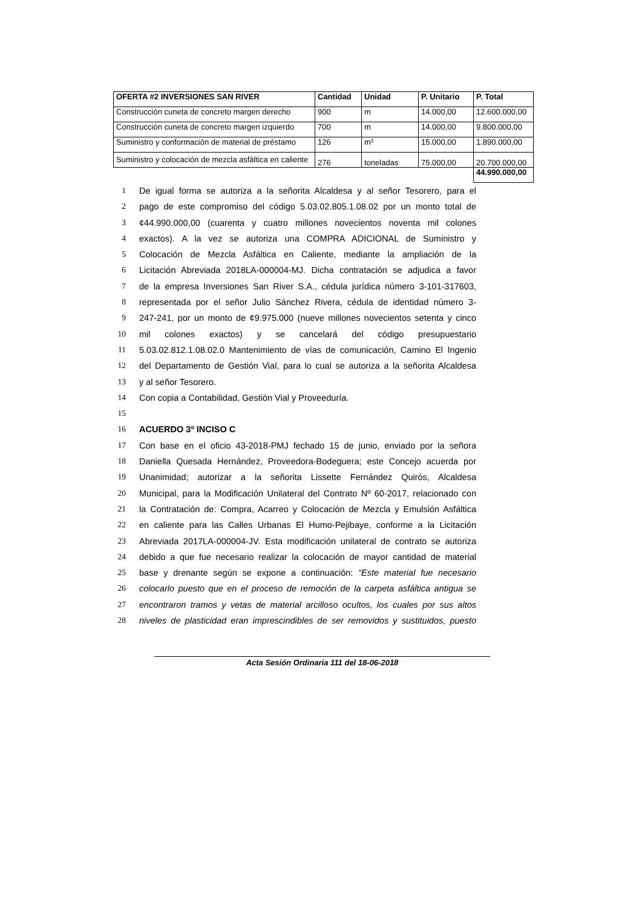| OFERTA #2 INVERSIONES SAN RIVER | Cantidad | Unidad | P. Unitario | P. Total |
| --- | --- | --- | --- | --- |
| Construcción cuneta de concreto margen derecho | 900 | m | 14.000,00 | 12.600.000,00 |
| Construcción cuneta de concreto margen izquierdo | 700 | m | 14.000,00 | 9.800.000,00 |
| Suministro y conformación de material de préstamo | 126 | m³ | 15.000,00 | 1.890.000,00 |
| Suministro y colocación de mezcla asfáltica en caliente | 276 | toneladas | 75.000,00 | 20.700.000,00 |
| | | | | 44.990.000,00 |
1 De igual forma se autoriza a la señorita Alcaldesa y al señor Tesorero, para el
2 pago de este compromiso del código 5.03.02.805.1.08.02 por un monto total de
3 ¢44.990.000,00 (cuarenta y cuatro millones novecientos noventa mil colones
4 exactos). A la vez se autoriza una COMPRA ADICIONAL de Suministro y
5 Colocación de Mezcla Asfáltica en Caliente, mediante la ampliación de la
6 Licitación Abreviada 2018LA-000004-MJ. Dicha contratación se adjudica a favor
7 de la empresa Inversiones San River S.A., cédula jurídica número 3-101-317603,
8 representada por el señor Julio Sánchez Rivera, cédula de identidad número 3-
9 247-241, por un monto de ¢9.975.000 (nueve millones novecientos setenta y cinco
10 mil colones exactos) y se cancelará del código presupuestario
11 5.03.02.812.1.08.02.0 Mantenimiento de vías de comunicación, Camino El Ingenio
12 del Departamento de Gestión Vial, para lo cual se autoriza a la señorita Alcaldesa
13 y al señor Tesorero.
14 Con copia a Contabilidad, Gestión Vial y Proveeduría.
15
16 ACUERDO 3º INCISO C
17 Con base en el oficio 43-2018-PMJ fechado 15 de junio, enviado por la señora
18 Daniella Quesada Hernández, Proveedora-Bodeguera; este Concejo acuerda por
19 Unanimidad; autorizar a la señorita Lissette Fernández Quirós, Alcaldesa
20 Municipal, para la Modificación Unilateral del Contrato Nº 60-2017, relacionado con
21 la Contratación de: Compra, Acarreo y Colocación de Mezcla y Emulsión Asfáltica
22 en caliente para las Calles Urbanas El Humo-Pejibaye, conforme a la Licitación
23 Abreviada 2017LA-000004-JV. Esta modificación unilateral de contrato se autoriza
24 debido a que fue necesario realizar la colocación de mayor cantidad de material
25 base y drenante según se expone a continuación: “Este material fue necesario
26 colocarlo puesto que en el proceso de remoción de la carpeta asfáltica antigua se
27 encontraron tramos y vetas de material arcilloso ocultos, los cuales por sus altos
28 niveles de plasticidad eran imprescindibles de ser removidos y sustituidos, puesto
Acta Sesión Ordinaria 111 del 18-06-2018